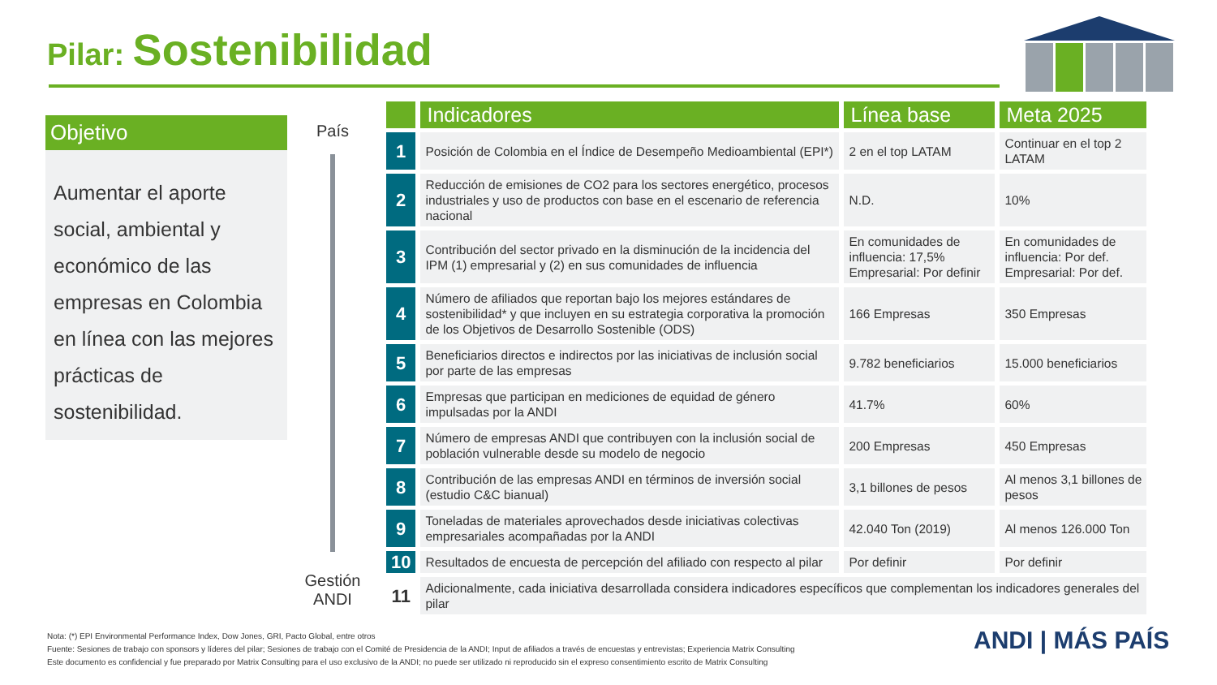Pilar: Sostenibilidad
Objetivo
Aumentar el aporte social, ambiental y económico de las empresas en Colombia en línea con las mejores prácticas de sostenibilidad.
País
Gestión ANDI
| | Indicadores | Línea base | Meta 2025 |
| --- | --- | --- | --- |
| 1 | Posición de Colombia en el Índice de Desempeño Medioambiental (EPI*) | 2 en el top LATAM | Continuar en el top 2 LATAM |
| 2 | Reducción de emisiones de CO2 para los sectores energético, procesos industriales y uso de productos con base en el escenario de referencia nacional | N.D. | 10% |
| 3 | Contribución del sector privado en la disminución de la incidencia del IPM (1) empresarial y (2) en sus comunidades de influencia | En comunidades de influencia: 17,5% Empresarial: Por definir | En comunidades de influencia: Por def. Empresarial: Por def. |
| 4 | Número de afiliados que reportan bajo los mejores estándares de sostenibilidad* y que incluyen en su estrategia corporativa la promoción de los Objetivos de Desarrollo Sostenible (ODS) | 166 Empresas | 350 Empresas |
| 5 | Beneficiarios directos e indirectos por las iniciativas de inclusión social por parte de las empresas | 9.782 beneficiarios | 15.000 beneficiarios |
| 6 | Empresas que participan en mediciones de equidad de género impulsadas por la ANDI | 41.7% | 60% |
| 7 | Número de empresas ANDI que contribuyen con la inclusión social de población vulnerable desde su modelo de negocio | 200 Empresas | 450 Empresas |
| 8 | Contribución de las empresas ANDI en términos de inversión social (estudio C&C bianual) | 3,1 billones de pesos | Al menos 3,1 billones de pesos |
| 9 | Toneladas de materiales aprovechados desde iniciativas colectivas empresariales acompañadas por la ANDI | 42.040 Ton (2019) | Al menos 126.000 Ton |
| 10 | Resultados de encuesta de percepción del afiliado con respecto al pilar | Por definir | Por definir |
| 11 | Adicionalmente, cada iniciativa desarrollada considera indicadores específicos que complementan los indicadores generales del pilar | | |
Nota: (*) EPI Environmental Performance Index, Dow Jones, GRI, Pacto Global, entre otros
Fuente: Sesiones de trabajo con sponsors y líderes del pilar; Sesiones de trabajo con el Comité de Presidencia de la ANDI; Input de afiliados a través de encuestas y entrevistas; Experiencia Matrix Consulting
Este documento es confidencial y fue preparado por Matrix Consulting para el uso exclusivo de la ANDI; no puede ser utilizado ni reproducido sin el expreso consentimiento escrito de Matrix Consulting
ANDI | MÁS PAÍS